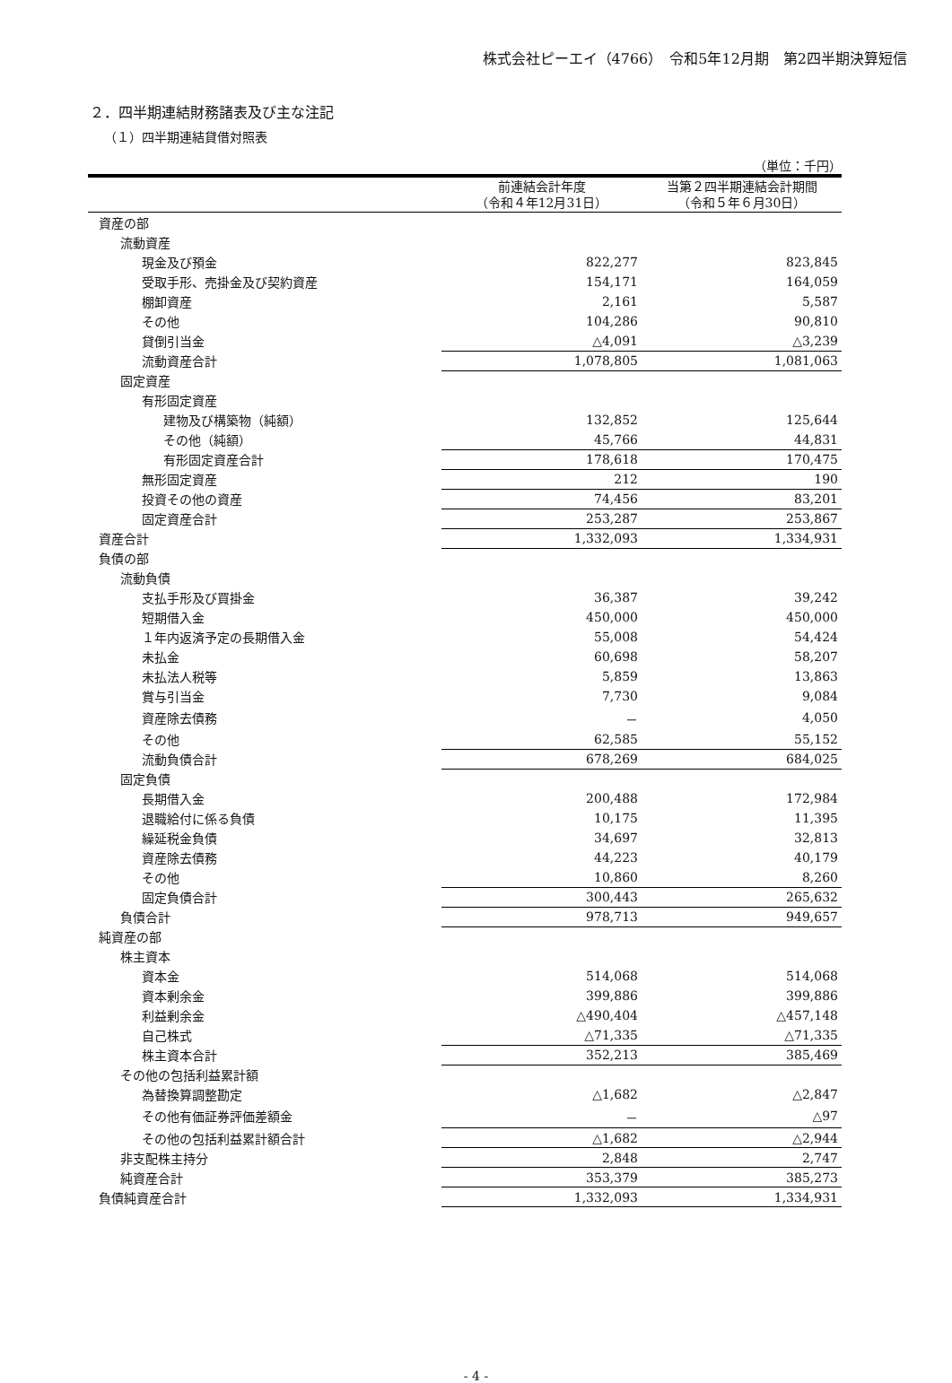株式会社ピーエイ（4766）　令和5年12月期　第2四半期決算短信
２．四半期連結財務諸表及び主な注記
（１）四半期連結貸借対照表
（単位：千円）
| | 前連結会計年度 （令和４年12月31日） | 当第２四半期連結会計期間 （令和５年６月30日） |
| --- | --- | --- |
| 資産の部 | | |
| 流動資産 | | |
| 現金及び預金 | 822,277 | 823,845 |
| 受取手形、売掛金及び契約資産 | 154,171 | 164,059 |
| 棚卸資産 | 2,161 | 5,587 |
| その他 | 104,286 | 90,810 |
| 貸倒引当金 | △4,091 | △3,239 |
| 流動資産合計 | 1,078,805 | 1,081,063 |
| 固定資産 | | |
| 有形固定資産 | | |
| 建物及び構築物（純額） | 132,852 | 125,644 |
| その他（純額） | 45,766 | 44,831 |
| 有形固定資産合計 | 178,618 | 170,475 |
| 無形固定資産 | 212 | 190 |
| 投資その他の資産 | 74,456 | 83,201 |
| 固定資産合計 | 253,287 | 253,867 |
| 資産合計 | 1,332,093 | 1,334,931 |
| 負債の部 | | |
| 流動負債 | | |
| 支払手形及び買掛金 | 36,387 | 39,242 |
| 短期借入金 | 450,000 | 450,000 |
| １年内返済予定の長期借入金 | 55,008 | 54,424 |
| 未払金 | 60,698 | 58,207 |
| 未払法人税等 | 5,859 | 13,863 |
| 賞与引当金 | 7,730 | 9,084 |
| 資産除去債務 | － | 4,050 |
| その他 | 62,585 | 55,152 |
| 流動負債合計 | 678,269 | 684,025 |
| 固定負債 | | |
| 長期借入金 | 200,488 | 172,984 |
| 退職給付に係る負債 | 10,175 | 11,395 |
| 繰延税金負債 | 34,697 | 32,813 |
| 資産除去債務 | 44,223 | 40,179 |
| その他 | 10,860 | 8,260 |
| 固定負債合計 | 300,443 | 265,632 |
| 負債合計 | 978,713 | 949,657 |
| 純資産の部 | | |
| 株主資本 | | |
| 資本金 | 514,068 | 514,068 |
| 資本剰余金 | 399,886 | 399,886 |
| 利益剰余金 | △490,404 | △457,148 |
| 自己株式 | △71,335 | △71,335 |
| 株主資本合計 | 352,213 | 385,469 |
| その他の包括利益累計額 | | |
| 為替換算調整勘定 | △1,682 | △2,847 |
| その他有価証券評価差額金 | － | △97 |
| その他の包括利益累計額合計 | △1,682 | △2,944 |
| 非支配株主持分 | 2,848 | 2,747 |
| 純資産合計 | 353,379 | 385,273 |
| 負債純資産合計 | 1,332,093 | 1,334,931 |
- 4 -